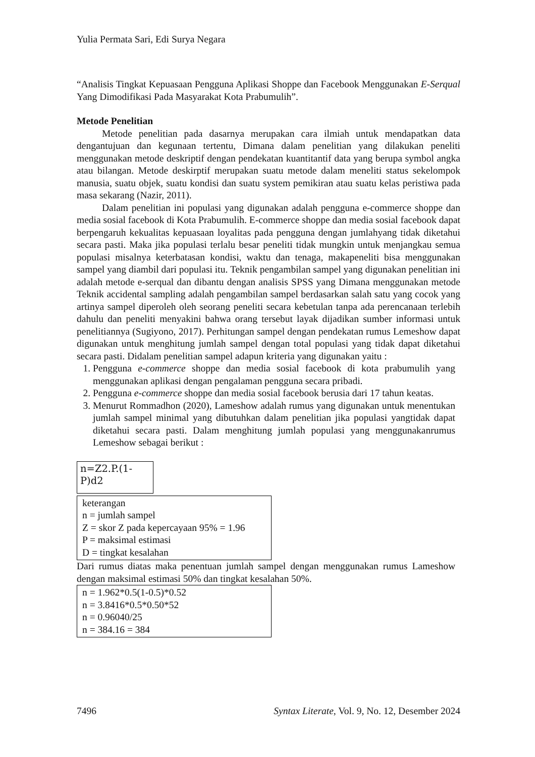Yulia Permata Sari, Edi Surya Negara
“Analisis Tingkat Kepuasaan Pengguna Aplikasi Shoppe dan Facebook Menggunakan E-Serqual Yang Dimodifikasi Pada Masyarakat Kota Prabumulih”.
Metode Penelitian
Metode penelitian pada dasarnya merupakan cara ilmiah untuk mendapatkan data dengantujuan dan kegunaan tertentu, Dimana dalam penelitian yang dilakukan peneliti menggunakan metode deskriptif dengan pendekatan kuantitantif data yang berupa symbol angka atau bilangan. Metode deskirptif merupakan suatu metode dalam meneliti status sekelompok manusia, suatu objek, suatu kondisi dan suatu system pemikiran atau suatu kelas peristiwa pada masa sekarang (Nazir, 2011).
Dalam penelitian ini populasi yang digunakan adalah pengguna e-commerce shoppe dan media sosial facebook di Kota Prabumulih. E-commerce shoppe dan media sosial facebook dapat berpengaruh kekualitas kepuasaan loyalitas pada pengguna dengan jumlahyang tidak diketahui secara pasti. Maka jika populasi terlalu besar peneliti tidak mungkin untuk menjangkau semua populasi misalnya keterbatasan kondisi, waktu dan tenaga, makapeneliti bisa menggunakan sampel yang diambil dari populasi itu. Teknik pengambilan sampel yang digunakan penelitian ini adalah metode e-serqual dan dibantu dengan analisis SPSS yang Dimana menggunakan metode Teknik accidental sampling adalah pengambilan sampel berdasarkan salah satu yang cocok yang artinya sampel diperoleh oleh seorang peneliti secara kebetulan tanpa ada perencanaan terlebih dahulu dan peneliti menyakini bahwa orang tersebut layak dijadikan sumber informasi untuk penelitiannya (Sugiyono, 2017). Perhitungan sampel dengan pendekatan rumus Lemeshow dapat digunakan untuk menghitung jumlah sampel dengan total populasi yang tidak dapat diketahui secara pasti. Didalam penelitian sampel adapun kriteria yang digunakan yaitu :
1. Pengguna e-commerce shoppe dan media sosial facebook di kota prabumulih yang menggunakan aplikasi dengan pengalaman pengguna secara pribadi.
2. Pengguna e-commerce shoppe dan media sosial facebook berusia dari 17 tahun keatas.
3. Menurut Rommadhon (2020), Lameshow adalah rumus yang digunakan untuk menentukan jumlah sampel minimal yang dibutuhkan dalam penelitian jika populasi yangtidak dapat diketahui secara pasti. Dalam menghitung jumlah populasi yang menggunakanrumus Lemeshow sebagai berikut :
n=Z2.P.(1-P)d2
keterangan
n = jumlah sampel
Z = skor Z pada kepercayaan 95% = 1.96
P = maksimal estimasi
D = tingkat kesalahan
Dari rumus diatas maka penentuan jumlah sampel dengan menggunakan rumus Lameshow dengan maksimal estimasi 50% dan tingkat kesalahan 50%.
n = 1.962*0.5(1-0.5)*0.52
n = 3.8416*0.5*0.50*52
n = 0.96040/25
n = 384.16 = 384
7496 Syntax Literate, Vol. 9, No. 12, Desember 2024